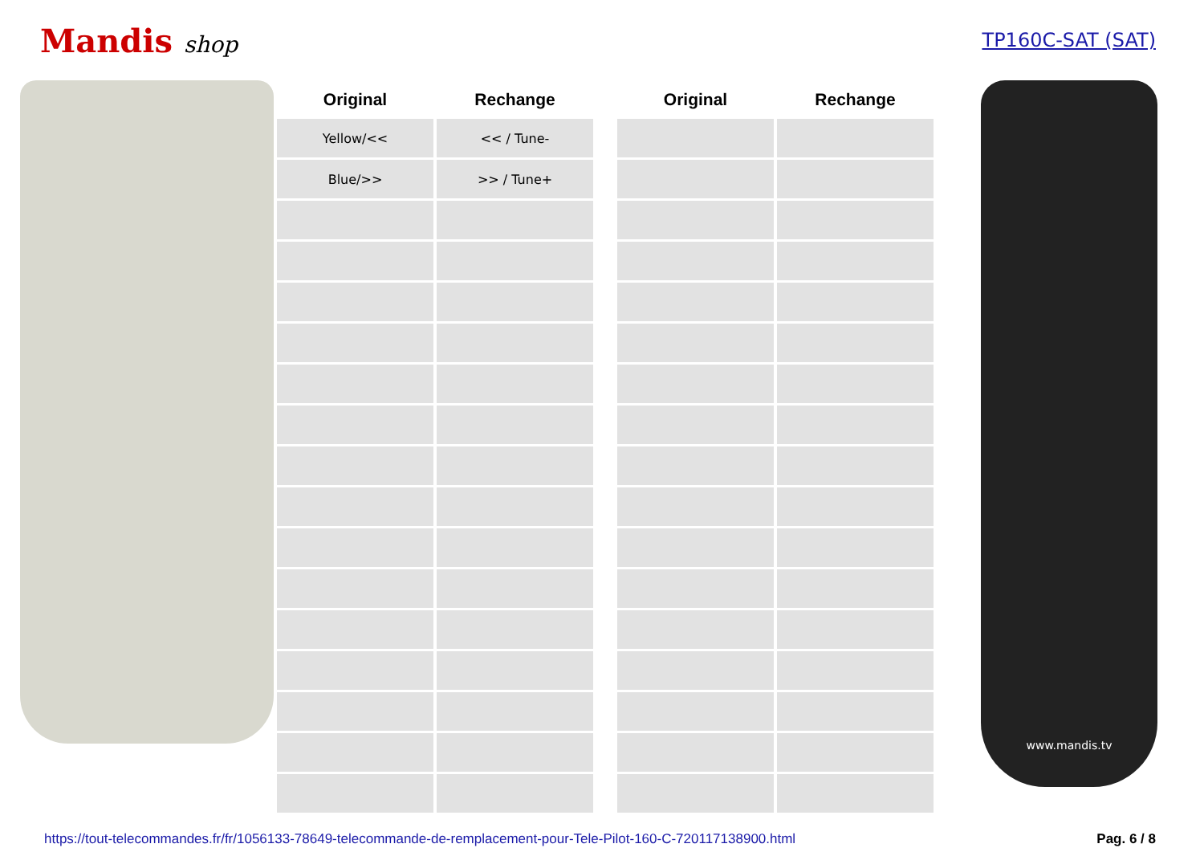Mandis shop
TP160C-SAT (SAT)
| Original | Rechange | | Original | Rechange |
| --- | --- | --- | --- | --- |
| Yellow/<< | << / Tune- | | | |
| Blue/>> | >> / Tune+ | | | |
www.mandis.tv
https://tout-telecommandes.fr/fr/1056133-78649-telecommande-de-remplacement-pour-Tele-Pilot-160-C-720117138900.html Pag. 6 / 8